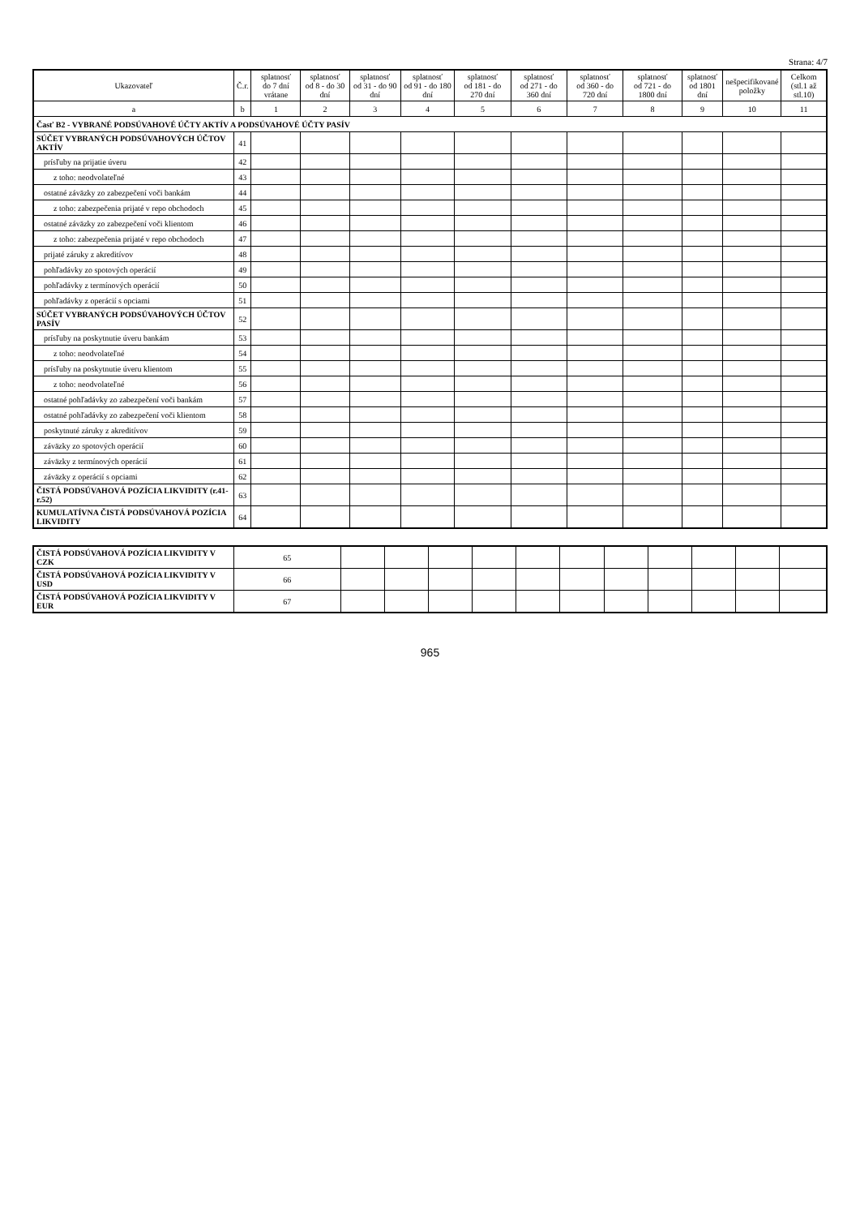Strana: 4/7
| Ukazovateľ | Č.r. | splatnosť do 7 dní vrátane | splatnosť od 8 - do 30 dní | splatnosť od 31 - do 90 dní | splatnosť od 91 - do 180 dní | splatnosť od 181 - do 270 dní | splatnosť od 271 - do 360 dní | splatnosť od 360 - do 720 dní | splatnosť od 721 - do 1800 dní | splatnosť od 1801 dní | nešpecifikované položky | Celkom (stl.1 až stl.10) |
| --- | --- | --- | --- | --- | --- | --- | --- | --- | --- | --- | --- | --- |
| a | b | 1 | 2 | 3 | 4 | 5 | 6 | 7 | 8 | 9 | 10 | 11 |
| Časť B2 - VYBRANÉ PODSÚVAHOVÉ ÚČTY AKTÍV A PODSÚVAHOVÉ ÚČTY PASÍV | | | | | | | | | | | | |
| SÚČET VYBRANÝCH PODSÚVAHOVÝCH ÚČTOV AKTÍV | 41 | | | | | | | | | | | |
| prísľuby na prijatie úveru | 42 | | | | | | | | | | | |
| z toho: neodvolateľné | 43 | | | | | | | | | | | |
| ostatné záväzky zo zabezpečení voči bankám | 44 | | | | | | | | | | | |
| z toho: zabezpečenia prijaté v repo obchodoch | 45 | | | | | | | | | | | |
| ostatné záväzky zo zabezpečení voči klientom | 46 | | | | | | | | | | | |
| z toho: zabezpečenia prijaté v repo obchodoch | 47 | | | | | | | | | | | |
| prijaté záruky z akreditívov | 48 | | | | | | | | | | | |
| pohľadávky zo spotových operácií | 49 | | | | | | | | | | | |
| pohľadávky z termínových operácií | 50 | | | | | | | | | | | |
| pohľadávky z operácií s opciami | 51 | | | | | | | | | | | |
| SÚČET VYBRANÝCH PODSÚVAHOVÝCH ÚČTOV PASÍV | 52 | | | | | | | | | | | |
| prísľuby na poskytnutie úveru bankám | 53 | | | | | | | | | | | |
| z toho: neodvolateľné | 54 | | | | | | | | | | | |
| prísľuby na poskytnutie úveru klientom | 55 | | | | | | | | | | | |
| z toho: neodvolateľné | 56 | | | | | | | | | | | |
| ostatné pohľadávky zo zabezpečení voči bankám | 57 | | | | | | | | | | | |
| ostatné pohľadávky zo zabezpečení voči klientom | 58 | | | | | | | | | | | |
| poskytnuté záruky z akreditívov | 59 | | | | | | | | | | | |
| záväzky zo spotových operácií | 60 | | | | | | | | | | | |
| záväzky z termínových operácií | 61 | | | | | | | | | | | |
| záväzky z operácií s opciami | 62 | | | | | | | | | | | |
| ČISTÁ PODSÚVAHOVÁ POZÍCIA LIKVIDITY (r.41-r.52) | 63 | | | | | | | | | | | |
| KUMULATÍVNA ČISTÁ PODSÚVAHOVÁ POZÍCIA LIKVIDITY | 64 | | | | | | | | | | | |
| ČISTÁ PODSÚVAHOVÁ POZÍCIA LIKVIDITY V CZK | 65 | | | | | | | | | | | |
| ČISTÁ PODSÚVAHOVÁ POZÍCIA LIKVIDITY V USD | 66 | | | | | | | | | | | |
| ČISTÁ PODSÚVAHOVÁ POZÍCIA LIKVIDITY V EUR | 67 | | | | | | | | | | | |
965